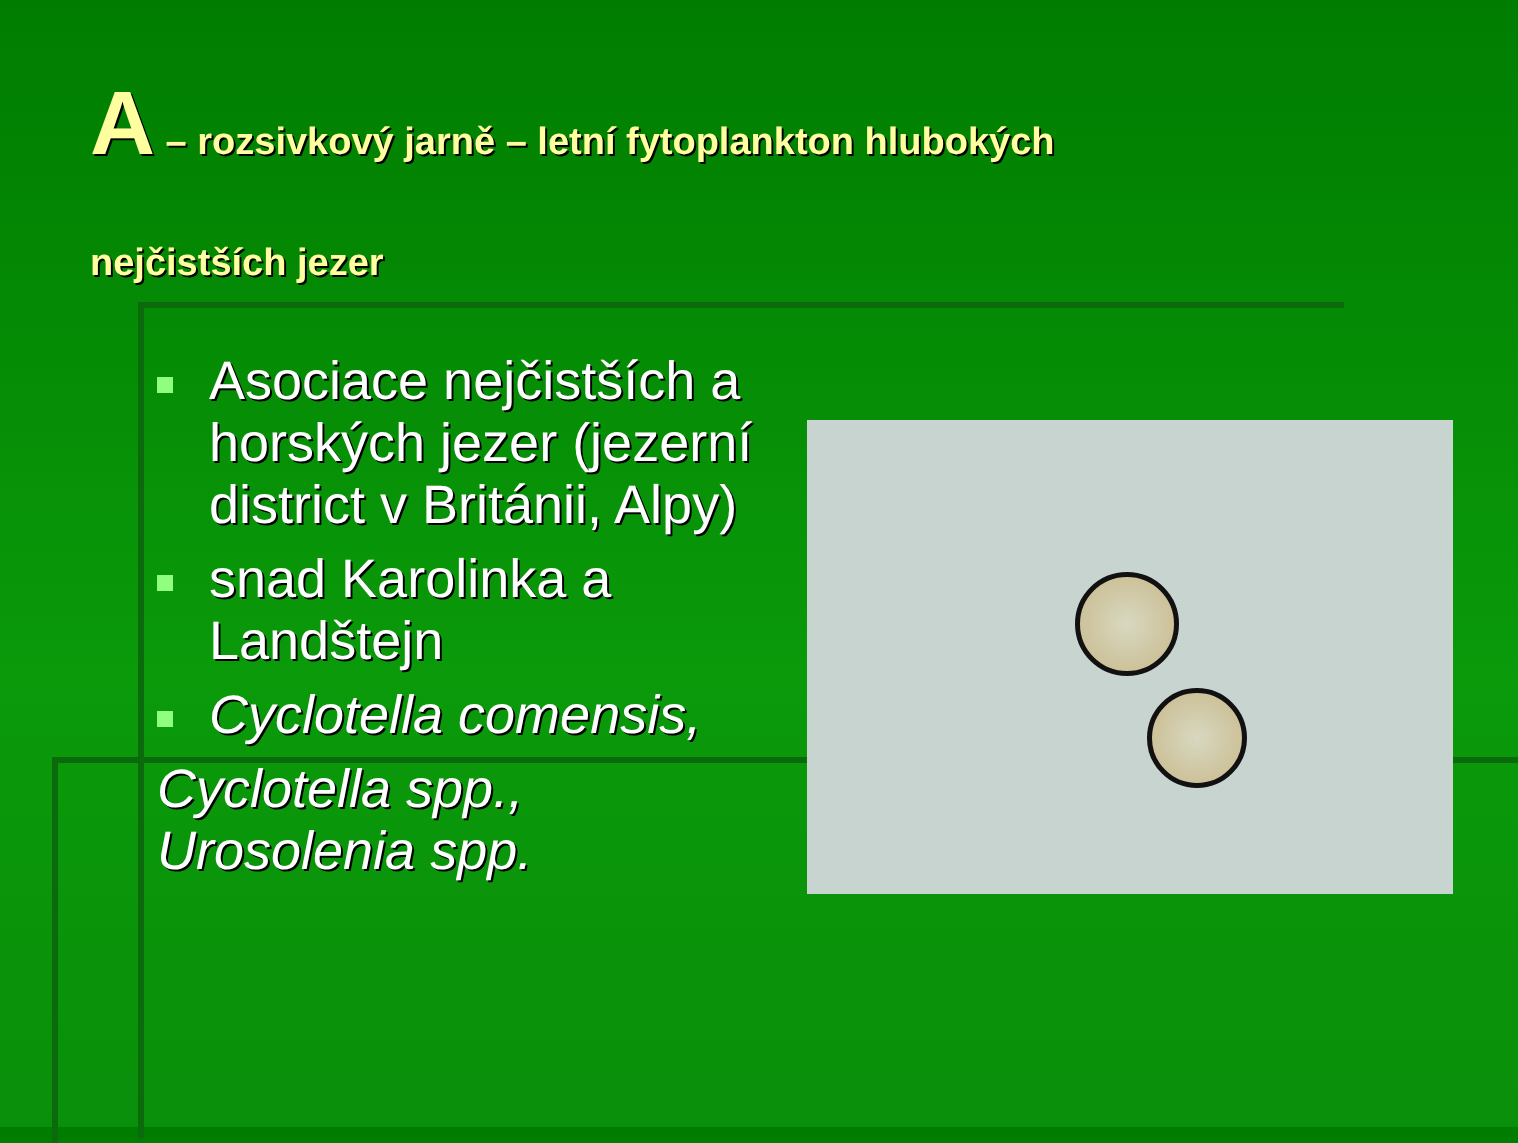A – rozsivkový jarně – letní fytoplankton hlubokých
nejčistších jezer
Asociace nejčistších a horských jezer (jezerní district v Británii, Alpy)
snad Karolinka a Landštejn
Cyclotella comensis,
Cyclotella spp.,
Urosolenia spp.